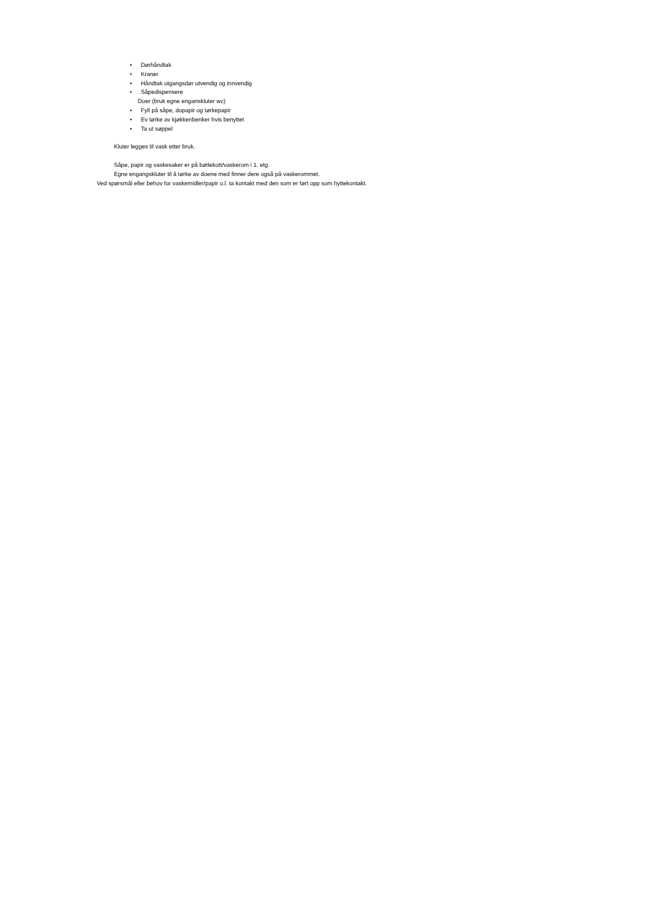• Dørhåndtak
• Kraner
• Håndtak utgangsdør utvendig og innvendig
• Såpedispensere
· Doer (bruk egne enganskluter wc)
• Fyll på såpe, dopapir og tørkepapir
• Ev tørke av kjøkkenbenker hvis benyttet
• Ta ut søppel
Kluter legges til vask etter bruk.
Såpe, papir og vaskesaker er på bøttekott/vaskerom i 1. etg.
Egne engangskluter til å tørke av doene med finner dere også på vaskerommet.
Ved spørsmål eller behov for vaskemidler/papir o.l. ta kontakt med den som er ført opp som hyttekontakt.